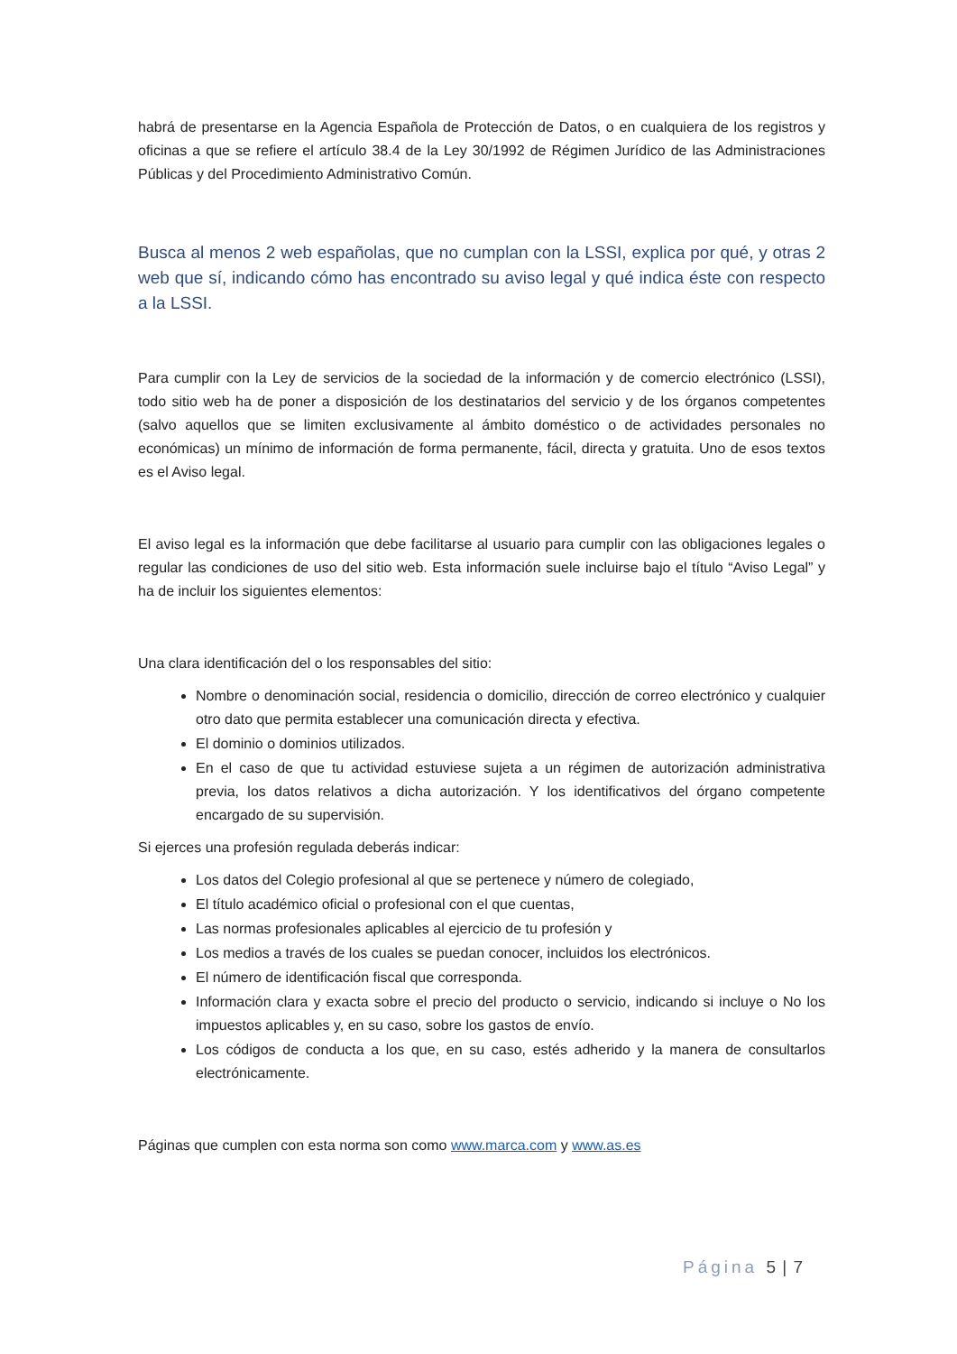habrá de presentarse en la Agencia Española de Protección de Datos, o en cualquiera de los registros y oficinas a que se refiere el artículo 38.4 de la Ley 30/1992 de Régimen Jurídico de las Administraciones Públicas y del Procedimiento Administrativo Común.
Busca al menos 2 web españolas, que no cumplan con la LSSI, explica por qué, y otras 2 web que sí, indicando cómo has encontrado su aviso legal y qué indica éste con respecto a la LSSI.
Para cumplir con la Ley de servicios de la sociedad de la información y de comercio electrónico (LSSI), todo sitio web ha de poner a disposición de los destinatarios del servicio y de los órganos competentes (salvo aquellos que se limiten exclusivamente al ámbito doméstico o de actividades personales no económicas) un mínimo de información de forma permanente, fácil, directa y gratuita. Uno de esos textos es el Aviso legal.
El aviso legal es la información que debe facilitarse al usuario para cumplir con las obligaciones legales o regular las condiciones de uso del sitio web. Esta información suele incluirse bajo el título “Aviso Legal” y ha de incluir los siguientes elementos:
Una clara identificación del o los responsables del sitio:
Nombre o denominación social, residencia o domicilio, dirección de correo electrónico y cualquier otro dato que permita establecer una comunicación directa y efectiva.
El dominio o dominios utilizados.
En el caso de que tu actividad estuviese sujeta a un régimen de autorización administrativa previa, los datos relativos a dicha autorización. Y los identificativos del órgano competente encargado de su supervisión.
Si ejerces una profesión regulada deberás indicar:
Los datos del Colegio profesional al que se pertenece y número de colegiado,
El título académico oficial o profesional con el que cuentas,
Las normas profesionales aplicables al ejercicio de tu profesión y
Los medios a través de los cuales se puedan conocer, incluidos los electrónicos.
El número de identificación fiscal que corresponda.
Información clara y exacta sobre el precio del producto o servicio, indicando si incluye o No los impuestos aplicables y, en su caso, sobre los gastos de envío.
Los códigos de conducta a los que, en su caso, estés adherido y la manera de consultarlos electrónicamente.
Páginas que cumplen con esta norma son como www.marca.com y www.as.es
Página 5 | 7